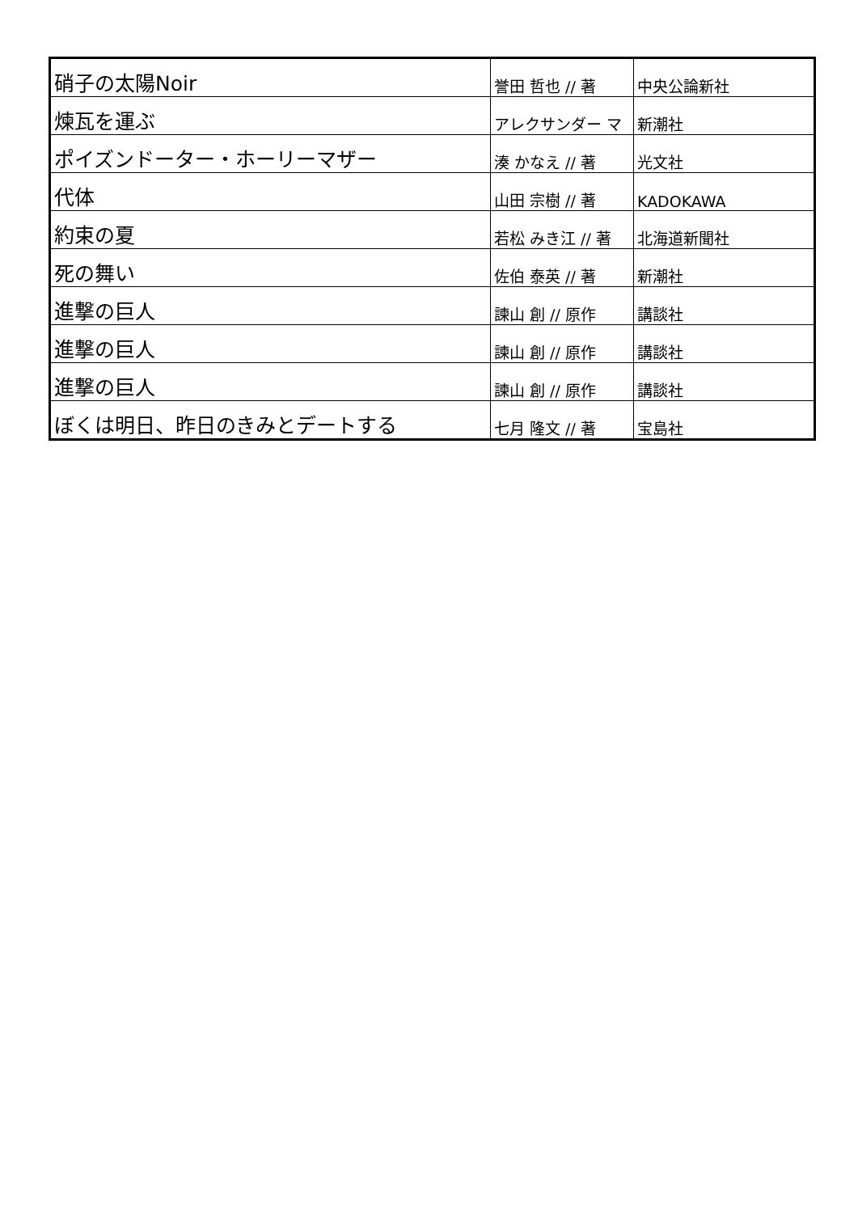| 硝子の太陽Noir | 誉田 哲也 // 著 | 中央公論新社 |
| 煉瓦を運ぶ | アレクサンダー マ | 新潮社 |
| ポイズンドーター・ホーリーマザー | 湊 かなえ // 著 | 光文社 |
| 代体 | 山田 宗樹 // 著 | KADOKAWA |
| 約束の夏 | 若松 みき江 // 著 | 北海道新聞社 |
| 死の舞い | 佐伯 泰英 // 著 | 新潮社 |
| 進撃の巨人 | 諫山 創 // 原作 | 講談社 |
| 進撃の巨人 | 諫山 創 // 原作 | 講談社 |
| 進撃の巨人 | 諫山 創 // 原作 | 講談社 |
| ぼくは明日、昨日のきみとデートする | 七月 隆文 // 著 | 宝島社 |